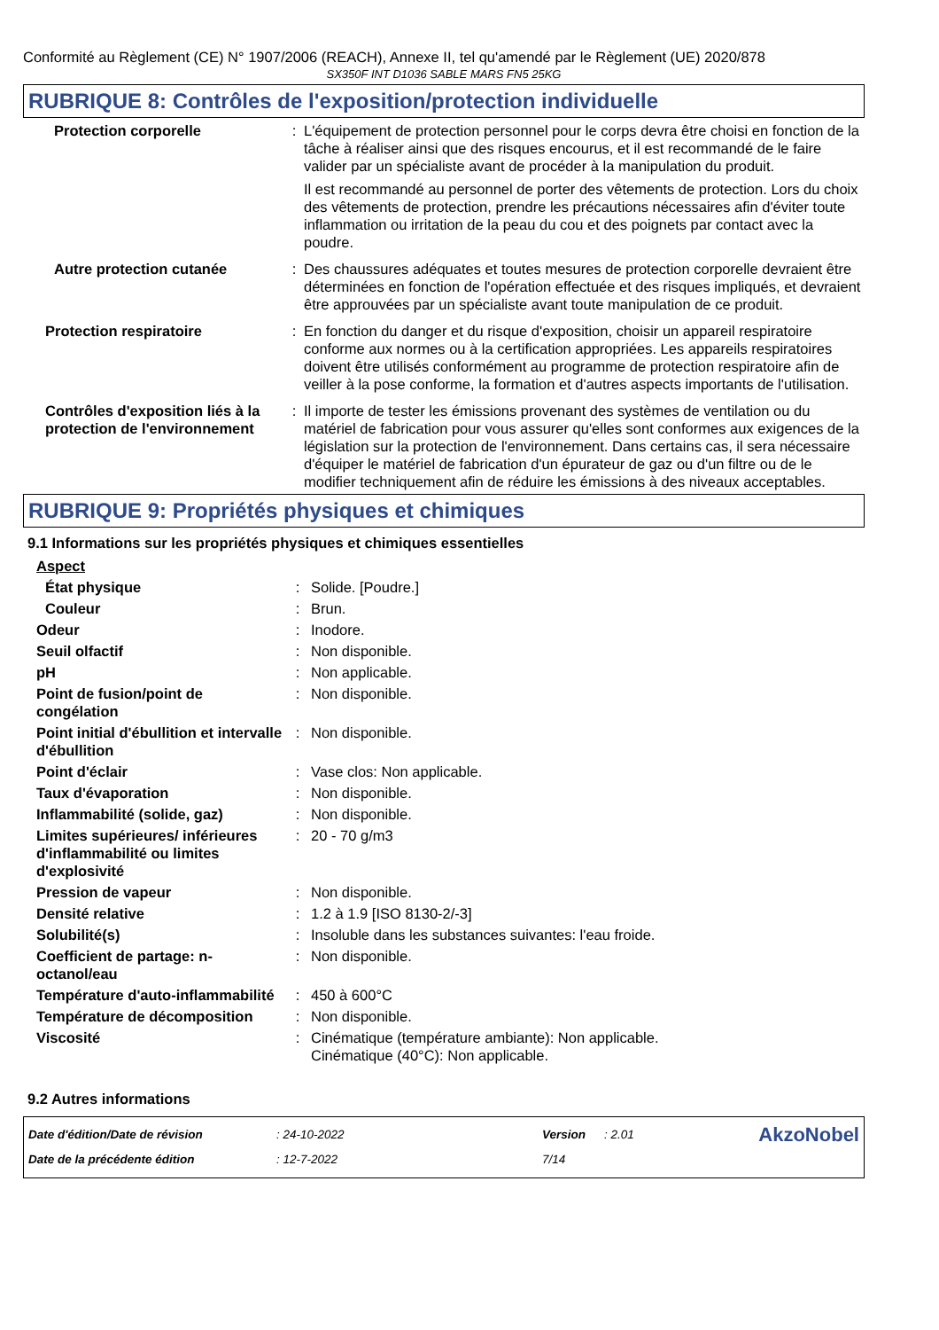Conformité au Règlement (CE) N° 1907/2006 (REACH), Annexe II, tel qu'amendé par le Règlement (UE) 2020/878
SX350F INT D1036 SABLE MARS FN5 25KG
RUBRIQUE 8: Contrôles de l'exposition/protection individuelle
| Protection corporelle | : | L'équipement de protection personnel pour le corps devra être choisi en fonction de la tâche à réaliser ainsi que des risques encourus, et il est recommandé de le faire valider par un spécialiste avant de procéder à la manipulation du produit. Il est recommandé au personnel de porter des vêtements de protection. Lors du choix des vêtements de protection, prendre les précautions nécessaires afin d'éviter toute inflammation ou irritation de la peau du cou et des poignets par contact avec la poudre. |
| Autre protection cutanée | : | Des chaussures adéquates et toutes mesures de protection corporelle devraient être déterminées en fonction de l'opération effectuée et des risques impliqués, et devraient être approuvées par un spécialiste avant toute manipulation de ce produit. |
| Protection respiratoire | : | En fonction du danger et du risque d'exposition, choisir un appareil respiratoire conforme aux normes ou à la certification appropriées. Les appareils respiratoires doivent être utilisés conformément au programme de protection respiratoire afin de veiller à la pose conforme, la formation et d'autres aspects importants de l'utilisation. |
| Contrôles d'exposition liés à la protection de l'environnement | : | Il importe de tester les émissions provenant des systèmes de ventilation ou du matériel de fabrication pour vous assurer qu'elles sont conformes aux exigences de la législation sur la protection de l'environnement. Dans certains cas, il sera nécessaire d'équiper le matériel de fabrication d'un épurateur de gaz ou d'un filtre ou de le modifier techniquement afin de réduire les émissions à des niveaux acceptables. |
RUBRIQUE 9: Propriétés physiques et chimiques
9.1 Informations sur les propriétés physiques et chimiques essentielles
| Aspect | | |
| État physique | : | Solide. [Poudre.] |
| Couleur | : | Brun. |
| Odeur | : | Inodore. |
| Seuil olfactif | : | Non disponible. |
| pH | : | Non applicable. |
| Point de fusion/point de congélation | : | Non disponible. |
| Point initial d'ébullition et intervalle d'ébullition | : | Non disponible. |
| Point d'éclair | : | Vase clos: Non applicable. |
| Taux d'évaporation | : | Non disponible. |
| Inflammabilité (solide, gaz) | : | Non disponible. |
| Limites supérieures/ inférieures d'inflammabilité ou limites d'explosivité | : | 20 - 70 g/m3 |
| Pression de vapeur | : | Non disponible. |
| Densité relative | : | 1.2 à 1.9 [ISO 8130-2/-3] |
| Solubilité(s) | : | Insoluble dans les substances suivantes: l'eau froide. |
| Coefficient de partage: n-octanol/eau | : | Non disponible. |
| Température d'auto-inflammabilité | : | 450 à 600°C |
| Température de décomposition | : | Non disponible. |
| Viscosité | : | Cinématique (température ambiante): Non applicable. Cinématique (40°C): Non applicable. |
9.2 Autres informations
| Date d'édition/Date de révision | : 24-10-2022 | Version | : 2.01 | AkzoNobel |
| Date de la précédente édition | : 12-7-2022 | 7/14 | | |